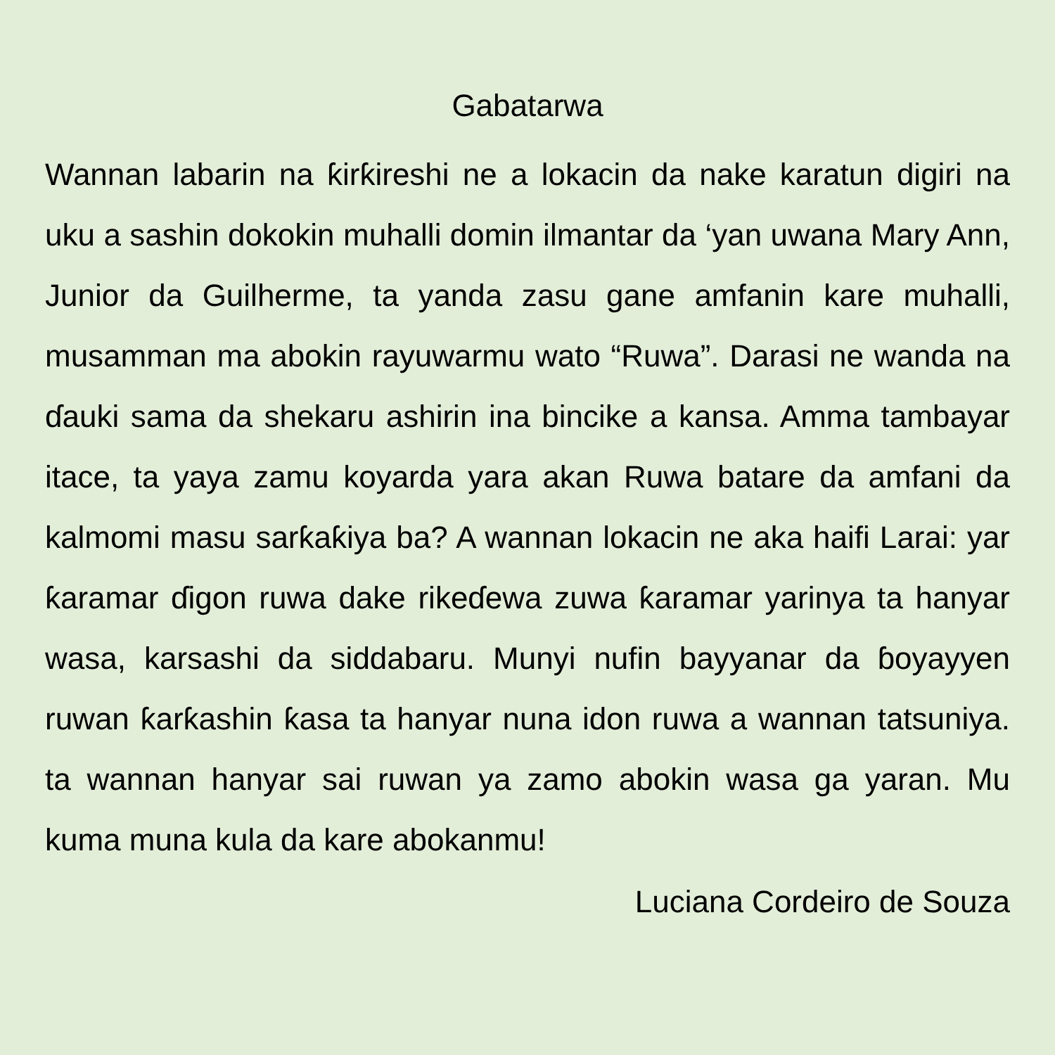Gabatarwa
Wannan labarin na ƙirƙireshi ne a lokacin da nake karatun digiri na uku a sashin dokokin muhalli domin ilmantar da ‘yan uwana Mary Ann, Junior da Guilherme, ta yanda zasu gane amfanin kare muhalli, musamman ma abokin rayuwarmu wato “Ruwa”. Darasi ne wanda na ɗauki sama da shekaru ashirin ina bincike a kansa. Amma tambayar itace, ta yaya zamu koyarda yara akan Ruwa batare da amfani da kalmomi masu sarƙaƙiya ba? A wannan lokacin ne aka haifi Larai: yar ƙaramar ɗigon ruwa dake rikeɗewa zuwa ƙaramar yarinya ta hanyar wasa, karsashi da siddabaru. Munyi nufin bayyanar da ɓoyayyen ruwan ƙarƙashin ƙasa ta hanyar nuna idon ruwa a wannan tatsuniya. ta wannan hanyar sai ruwan ya zamo abokin wasa ga yaran. Mu kuma muna kula da kare abokanmu!
Luciana Cordeiro de Souza